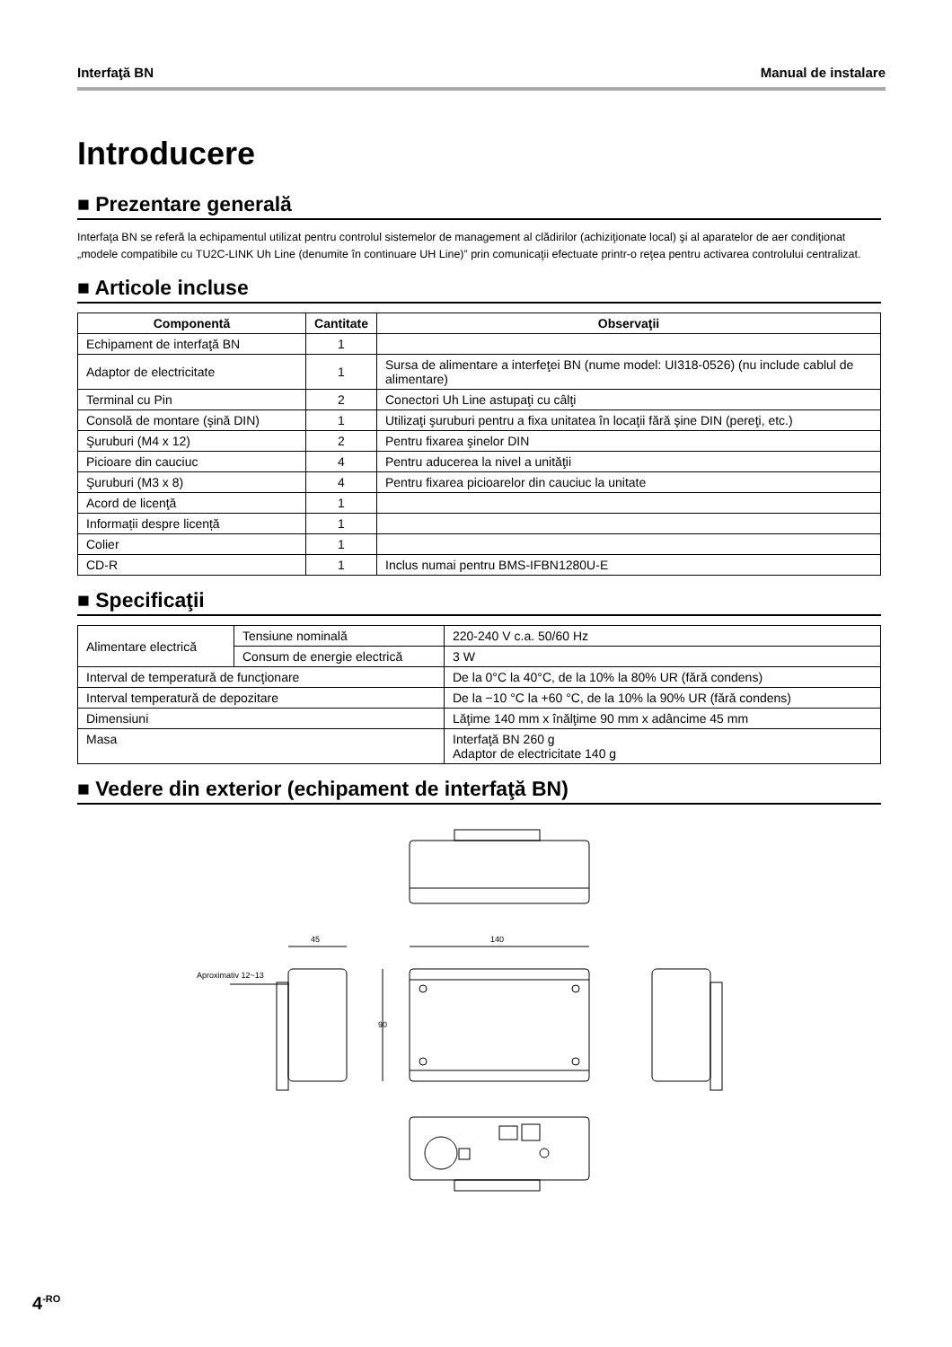Interfaţă BN Manual de instalare
Introducere
■ Prezentare generală
Interfaţa BN se referă la echipamentul utilizat pentru controlul sistemelor de management al clădirilor (achiziţionate local) şi al aparatelor de aer condiţionat „modele compatibile cu TU2C-LINK Uh Line (denumite în continuare UH Line)” prin comunicaţii efectuate printr-o reţea pentru activarea controlului centralizat.
■ Articole incluse
| Componentă | Cantitate | Observaţii |
| --- | --- | --- |
| Echipament de interfaţă BN | 1 | |
| Adaptor de electricitate | 1 | Sursa de alimentare a interfeţei BN (nume model: UI318-0526) (nu include cablul de alimentare) |
| Terminal cu Pin | 2 | Conectori Uh Line astupaţi cu câlţi |
| Consolă de montare (şină DIN) | 1 | Utilizaţi şuruburi pentru a fixa unitatea în locaţii fără şine DIN (pereţi, etc.) |
| Şuruburi (M4 x 12) | 2 | Pentru fixarea şinelor DIN |
| Picioare din cauciuc | 4 | Pentru aducerea la nivel a unităţii |
| Şuruburi (M3 x 8) | 4 | Pentru fixarea picioarelor din cauciuc la unitate |
| Acord de licenţă | 1 | |
| Informații despre licență | 1 | |
| Colier | 1 | |
| CD-R | 1 | Inclus numai pentru BMS-IFBN1280U-E |
■ Specificaţii
| Alimentare electrică | Tensiune nominală | 220-240 V c.a. 50/60 Hz |
| | Consum de energie electrică | 3 W |
| Interval de temperatură de funcţionare | | De la 0°C la 40°C, de la 10% la 80% UR (fără condens) |
| Interval temperatură de depozitare | | De la −10 °C la +60 °C, de la 10% la 90% UR (fără condens) |
| Dimensiuni | | Lăţime 140 mm x înălţime 90 mm x adâncime 45 mm |
| Masa | | Interfaţă BN 260 g Adaptor de electricitate 140 g |
■ Vedere din exterior (echipament de interfaţă BN)
45
140
Aproximativ 12~13
90
4<sup>-RO</sup>